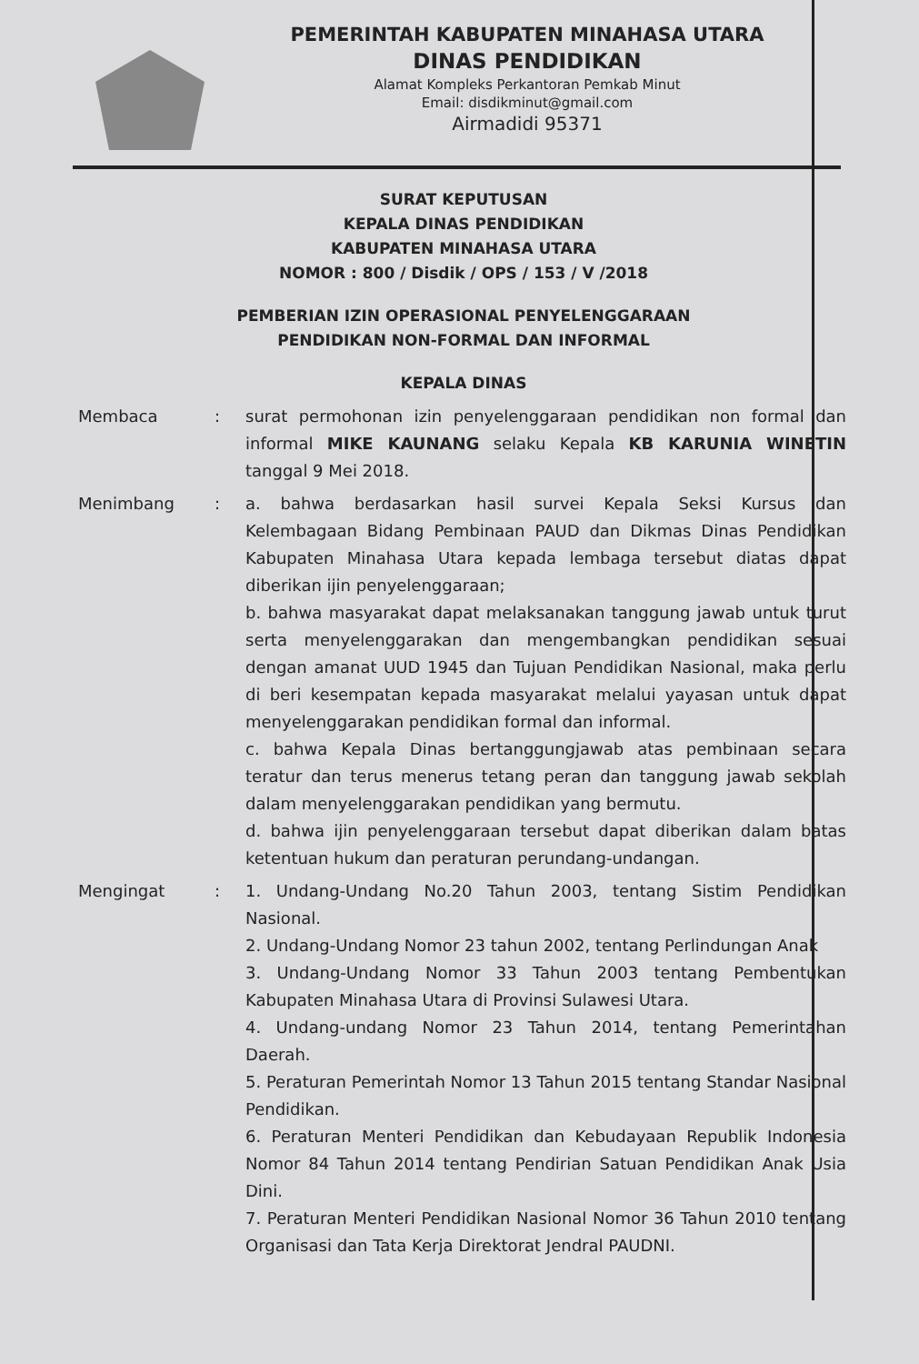PEMERINTAH KABUPATEN MINAHASA UTARA
DINAS PENDIDIKAN
Alamat Kompleks Perkantoran Pemkab Minut
Email: disdikminut@gmail.com
Airmadidi 95371
SURAT KEPUTUSAN
KEPALA DINAS PENDIDIKAN
KABUPATEN MINAHASA UTARA
NOMOR : 800 / Disdik / OPS / 153 / V /2018
PEMBERIAN IZIN OPERASIONAL PENYELENGGARAAN
PENDIDIKAN NON-FORMAL DAN INFORMAL
KEPALA DINAS
Membaca : surat permohonan izin penyelenggaraan pendidikan non formal dan informal MIKE KAUNANG selaku Kepala KB KARUNIA WINETIN tanggal 9 Mei 2018.
Menimbang : a. bahwa berdasarkan hasil survei Kepala Seksi Kursus dan Kelembagaan Bidang Pembinaan PAUD dan Dikmas Dinas Pendidikan Kabupaten Minahasa Utara kepada lembaga tersebut diatas dapat diberikan ijin penyelenggaraan;
b. bahwa masyarakat dapat melaksanakan tanggung jawab untuk turut serta menyelenggarakan dan mengembangkan pendidikan sesuai dengan amanat UUD 1945 dan Tujuan Pendidikan Nasional, maka perlu di beri kesempatan kepada masyarakat melalui yayasan untuk dapat menyelenggarakan pendidikan formal dan informal.
c. bahwa Kepala Dinas bertanggungjawab atas pembinaan secara teratur dan terus menerus tetang peran dan tanggung jawab sekolah dalam menyelenggarakan pendidikan yang bermutu.
d. bahwa ijin penyelenggaraan tersebut dapat diberikan dalam batas ketentuan hukum dan peraturan perundang-undangan.
Mengingat : 1. Undang-Undang No.20 Tahun 2003, tentang Sistim Pendidikan Nasional.
2. Undang-Undang Nomor 23 tahun 2002, tentang Perlindungan Anak
3. Undang-Undang Nomor 33 Tahun 2003 tentang Pembentukan Kabupaten Minahasa Utara di Provinsi Sulawesi Utara.
4. Undang-undang Nomor 23 Tahun 2014, tentang Pemerintahan Daerah.
5. Peraturan Pemerintah Nomor 13 Tahun 2015 tentang Standar Nasional Pendidikan.
6. Peraturan Menteri Pendidikan dan Kebudayaan Republik Indonesia Nomor 84 Tahun 2014 tentang Pendirian Satuan Pendidikan Anak Usia Dini.
7. Peraturan Menteri Pendidikan Nasional Nomor 36 Tahun 2010 tentang Organisasi dan Tata Kerja Direktorat Jendral PAUDNI.